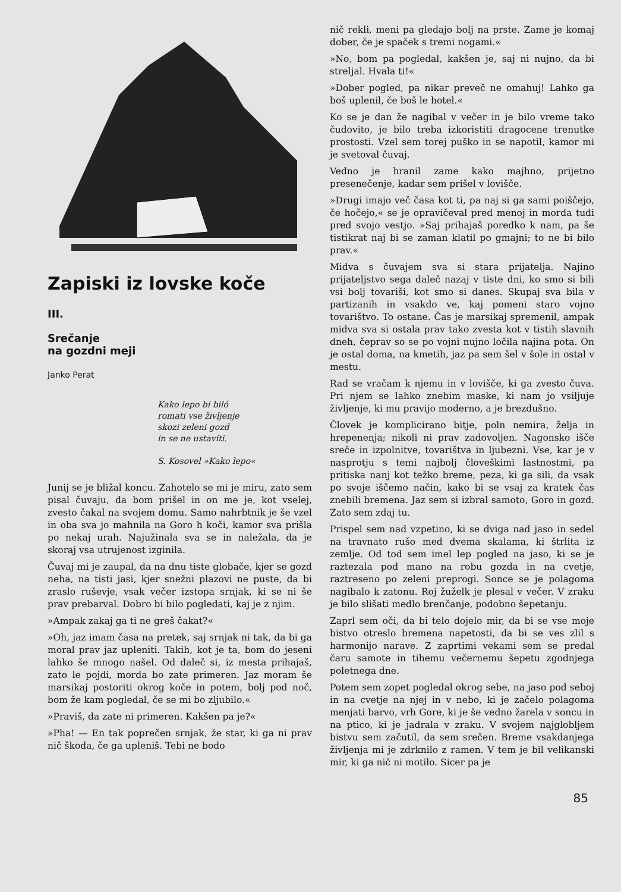Zapiski iz lovske koče
III.
Srečanje
na gozdni meji
Janko Perat
Kako lepo bi biló
romati vse življenje
skozi zeleni gozd
in se ne ustaviti.
S. Kosovel »Kako lepo«
Junij se je bližal koncu. Zahotelo se mi je miru, zato sem pisal čuvaju, da bom prišel in on me je, kot vselej, zvesto čakal na svojem domu. Samo nahrbtnik je še vzel in oba sva jo mahnila na Goro h koči, kamor sva prišla po nekaj urah. Najužinala sva se in naležala, da je skoraj vsa utrujenost izginila.
Čuvaj mi je zaupal, da na dnu tiste globače, kjer se gozd neha, na tisti jasi, kjer snežni plazovi ne puste, da bi zraslo ruševje, vsak večer izstopa srnjak, ki se ni še prav prebarval. Dobro bi bilo pogledati, kaj je z njim.
»Ampak zakaj ga ti ne greš čakat?«
»Oh, jaz imam časa na pretek, saj srnjak ni tak, da bi ga moral prav jaz upleniti. Takih, kot je ta, bom do jeseni lahko še mnogo našel. Od daleč si, iz mesta prihajaš, zato le pojdi, morda bo zate primeren. Jaz moram še marsikaj postoriti okrog koče in potem, bolj pod noč, bom že kam pogledal, če se mi bo zljubilo.«
»Praviš, da zate ni primeren. Kakšen pa je?«
»Pha! — En tak poprečen srnjak, že star, ki ga ni prav nič škoda, če ga upleniš. Tebi ne bodo
nič rekli, meni pa gledajo bolj na prste. Zame je komaj dober, če je spaček s tremi nogami.«
»No, bom pa pogledal, kakšen je, saj ni nujno, da bi streljal. Hvala ti!«
»Dober pogled, pa nikar preveč ne omahuj! Lahko ga boš uplenil, če boš le hotel.«
Ko se je dan že nagibal v večer in je bilo vreme tako čudovito, je bilo treba izkoristiti dragocene trenutke prostosti. Vzel sem torej puško in se napotil, kamor mi je svetoval čuvaj.
Vedno je hranil zame kako majhno, prijetno presenečenje, kadar sem prišel v lovišče.
»Drugi imajo več časa kot ti, pa naj si ga sami poiščejo, če hočejo,« se je opravičeval pred menoj in morda tudi pred svojo vestjo. »Saj prihajaš poredko k nam, pa še tistikrat naj bi se zaman klatil po gmajni; to ne bi bilo prav.«
Midva s čuvajem sva si stara prijatelja. Najino prijateljstvo sega daleč nazaj v tiste dni, ko smo si bili vsi bolj tovariši, kot smo si danes. Skupaj sva bila v partizanih in vsakdo ve, kaj pomeni staro vojno tovarištvo. To ostane. Čas je marsikaj spremenil, ampak midva sva si ostala prav tako zvesta kot v tistih slavnih dneh, čeprav so se po vojni nujno ločila najina pota. On je ostal doma, na kmetih, jaz pa sem šel v šole in ostal v mestu.
Rad se vračam k njemu in v lovišče, ki ga zvesto čuva. Pri njem se lahko znebim maske, ki nam jo vsiljuje življenje, ki mu pravijo moderno, a je brezdušno.
Človek je komplicirano bitje, poln nemira, želja in hrepenenja; nikoli ni prav zadovoljen. Nagonsko išče sreče in izpolnitve, tovarištva in ljubezni. Vse, kar je v nasprotju s temi najbolj človeškimi lastnostmi, pa pritiska nanj kot težko breme, peza, ki ga sili, da vsak po svoje iščemo način, kako bi se vsaj za kratek čas znebili bremena. Jaz sem si izbral samoto, Goro in gozd. Zato sem zdaj tu.
Prispel sem nad vzpetino, ki se dviga nad jaso in sedel na travnato rušo med dvema skalama, ki štrlita iz zemlje. Od tod sem imel lep pogled na jaso, ki se je raztezala pod mano na robu gozda in na cvetje, raztreseno po zeleni preprogi. Sonce se je polagoma nagibalo k zatonu. Roj žuželk je plesal v večer. V zraku je bilo slišati medlo brenčanje, podobno šepetanju.
Zaprl sem oči, da bi telo dojelo mir, da bi se vse moje bistvo otreslo bremena napetosti, da bi se ves zlil s harmonijo narave. Z zaprtimi vekami sem se predal čaru samote in tihemu večernemu šepetu zgodnjega poletnega dne.
Potem sem zopet pogledal okrog sebe, na jaso pod seboj in na cvetje na njej in v nebo, ki je začelo polagoma menjati barvo, vrh Gore, ki je še vedno žarela v soncu in na ptico, ki je jadrala v zraku. V svojem najglobljem bistvu sem začutil, da sem srečen. Breme vsakdanjega življenja mi je zdrknilo z ramen. V tem je bil velikanski mir, ki ga nič ni motilo. Sicer pa je
85